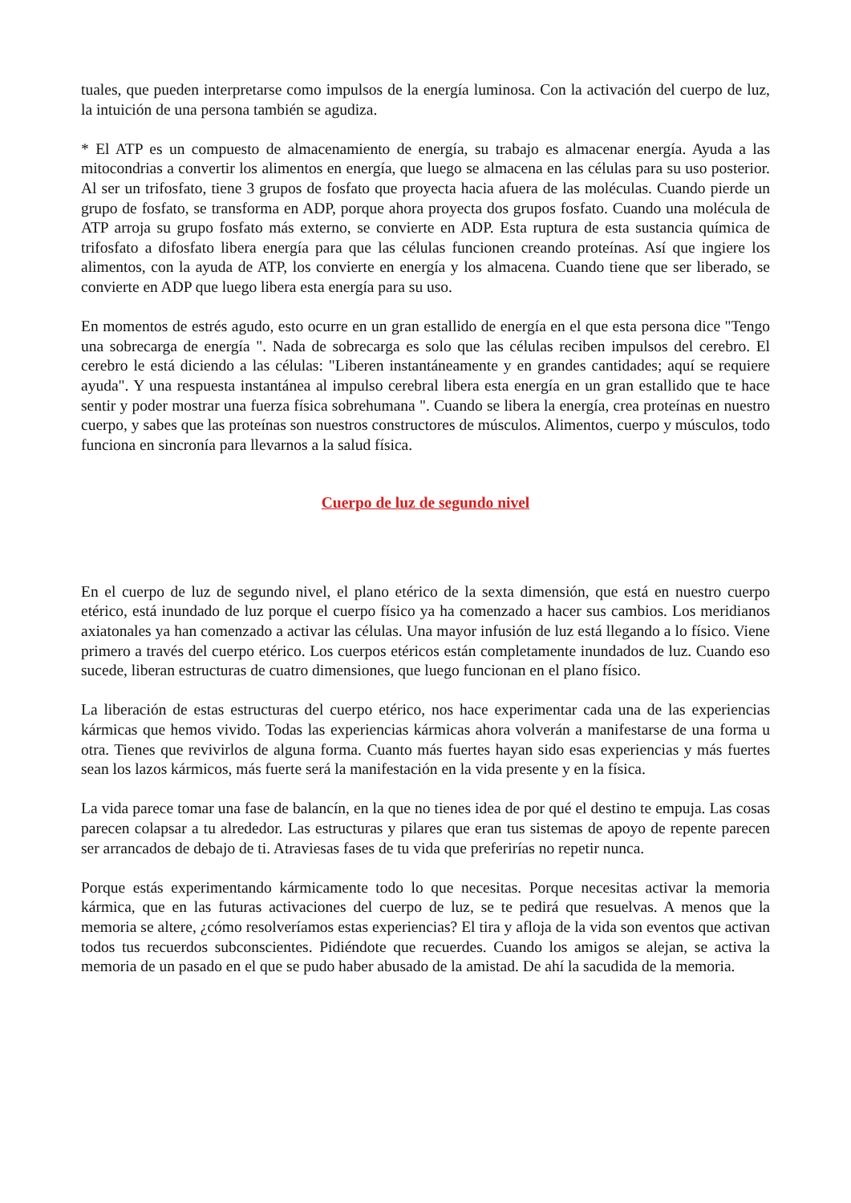tuales, que pueden interpretarse como impulsos de la energía luminosa. Con la activación del cuerpo de luz, la intuición de una persona también se agudiza.
* El ATP es un compuesto de almacenamiento de energía, su trabajo es almacenar energía. Ayuda a las mitocondrias a convertir los alimentos en energía, que luego se almacena en las células para su uso posterior. Al ser un trifosfato, tiene 3 grupos de fosfato que proyecta hacia afuera de las moléculas. Cuando pierde un grupo de fosfato, se transforma en ADP, porque ahora proyecta dos grupos fosfato. Cuando una molécula de ATP arroja su grupo fosfato más externo, se convierte en ADP. Esta ruptura de esta sustancia química de trifosfato a difosfato libera energía para que las células funcionen creando proteínas. Así que ingiere los alimentos, con la ayuda de ATP, los convierte en energía y los almacena. Cuando tiene que ser liberado, se convierte en ADP que luego libera esta energía para su uso.
En momentos de estrés agudo, esto ocurre en un gran estallido de energía en el que esta persona dice "Tengo una sobrecarga de energía ". Nada de sobrecarga es solo que las células reciben impulsos del cerebro. El cerebro le está diciendo a las células: "Liberen instantáneamente y en grandes cantidades; aquí se requiere ayuda". Y una respuesta instantánea al impulso cerebral libera esta energía en un gran estallido que te hace sentir y poder mostrar una fuerza física sobrehumana ". Cuando se libera la energía, crea proteínas en nuestro cuerpo, y sabes que las proteínas son nuestros constructores de músculos. Alimentos, cuerpo y músculos, todo funciona en sincronía para llevarnos a la salud física.
Cuerpo de luz de segundo nivel
En el cuerpo de luz de segundo nivel, el plano etérico de la sexta dimensión, que está en nuestro cuerpo etérico, está inundado de luz porque el cuerpo físico ya ha comenzado a hacer sus cambios. Los meridianos axiatonales ya han comenzado a activar las células. Una mayor infusión de luz está llegando a lo físico. Viene primero a través del cuerpo etérico. Los cuerpos etéricos están completamente inundados de luz. Cuando eso sucede, liberan estructuras de cuatro dimensiones, que luego funcionan en el plano físico.
La liberación de estas estructuras del cuerpo etérico, nos hace experimentar cada una de las experiencias kármicas que hemos vivido. Todas las experiencias kármicas ahora volverán a manifestarse de una forma u otra. Tienes que revivirlos de alguna forma. Cuanto más fuertes hayan sido esas experiencias y más fuertes sean los lazos kármicos, más fuerte será la manifestación en la vida presente y en la física.
La vida parece tomar una fase de balancín, en la que no tienes idea de por qué el destino te empuja. Las cosas parecen colapsar a tu alrededor. Las estructuras y pilares que eran tus sistemas de apoyo de repente parecen ser arrancados de debajo de ti. Atraviesas fases de tu vida que preferirías no repetir nunca.
Porque estás experimentando kármicamente todo lo que necesitas. Porque necesitas activar la memoria kármica, que en las futuras activaciones del cuerpo de luz, se te pedirá que resuelvas. A menos que la memoria se altere, ¿cómo resolveríamos estas experiencias? El tira y afloja de la vida son eventos que activan todos tus recuerdos subconscientes. Pidiéndote que recuerdes. Cuando los amigos se alejan, se activa la memoria de un pasado en el que se pudo haber abusado de la amistad. De ahí la sacudida de la memoria.